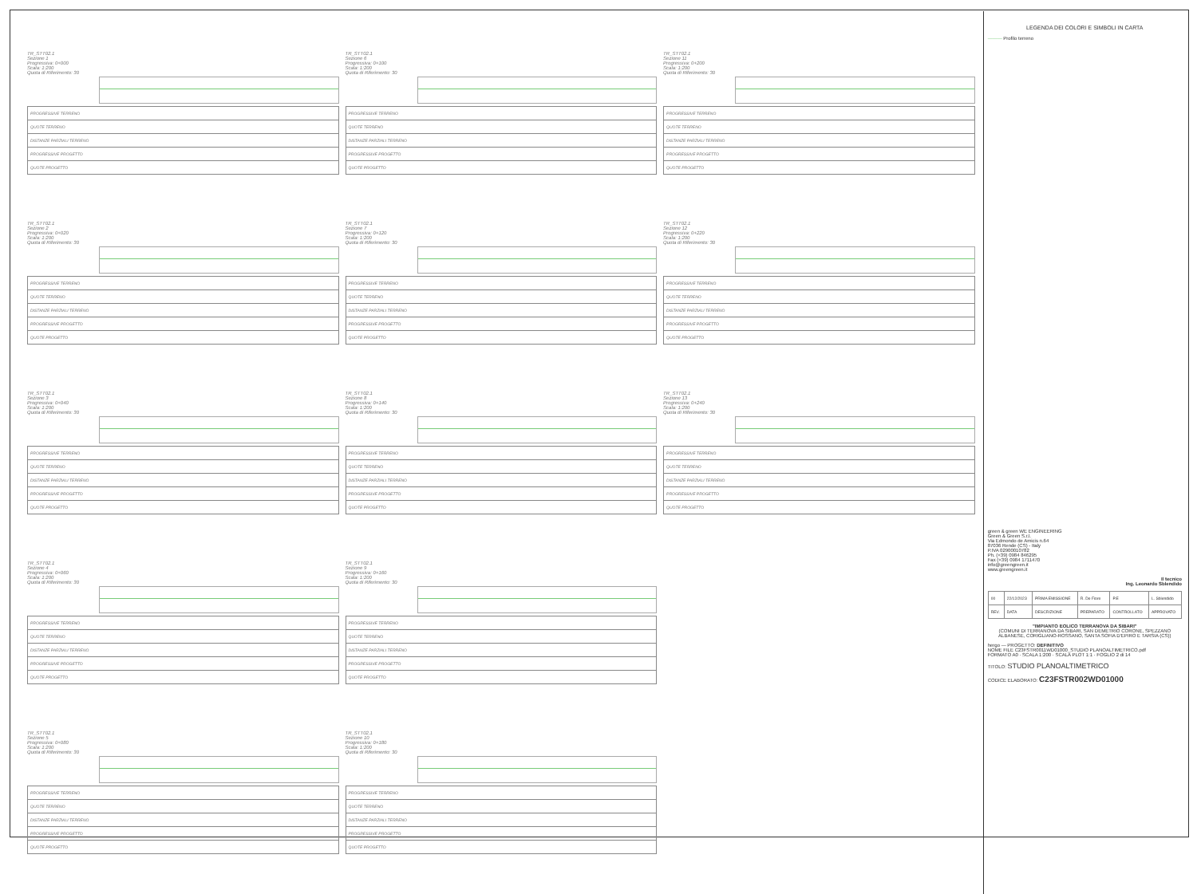TR_STT02.1
Sezione 1
Progressiva: 0+000
Scala: 1:200
Quota di Riferimento: 30
| PROGRESSIVE TERRENO |
| QUOTE TERRENO |
| DISTANZE PARZIALI TERRENO |
| PROGRESSIVE PROGETTO |
| QUOTE PROGETTO |
TR_STT02.1
Sezione 6
Progressiva: 0+100
Scala: 1:200
Quota di Riferimento: 30
| PROGRESSIVE TERRENO |
| QUOTE TERRENO |
| DISTANZE PARZIALI TERRENO |
| PROGRESSIVE PROGETTO |
| QUOTE PROGETTO |
TR_STT02.1
Sezione 11
Progressiva: 0+200
Scala: 1:200
Quota di Riferimento: 30
| PROGRESSIVE TERRENO |
| QUOTE TERRENO |
| DISTANZE PARZIALI TERRENO |
| PROGRESSIVE PROGETTO |
| QUOTE PROGETTO |
TR_STT02.1
Sezione 2
Progressiva: 0+020
Scala: 1:200
Quota di Riferimento: 30
| PROGRESSIVE TERRENO |
| QUOTE TERRENO |
| DISTANZE PARZIALI TERRENO |
| PROGRESSIVE PROGETTO |
| QUOTE PROGETTO |
TR_STT02.1
Sezione 7
Progressiva: 0+120
Scala: 1:200
Quota di Riferimento: 30
| PROGRESSIVE TERRENO |
| QUOTE TERRENO |
| DISTANZE PARZIALI TERRENO |
| PROGRESSIVE PROGETTO |
| QUOTE PROGETTO |
TR_STT02.1
Sezione 12
Progressiva: 0+220
Scala: 1:200
Quota di Riferimento: 30
| PROGRESSIVE TERRENO |
| QUOTE TERRENO |
| DISTANZE PARZIALI TERRENO |
| PROGRESSIVE PROGETTO |
| QUOTE PROGETTO |
TR_STT02.1
Sezione 3
Progressiva: 0+040
Scala: 1:200
Quota di Riferimento: 30
| PROGRESSIVE TERRENO |
| QUOTE TERRENO |
| DISTANZE PARZIALI TERRENO |
| PROGRESSIVE PROGETTO |
| QUOTE PROGETTO |
TR_STT02.1
Sezione 8
Progressiva: 0+140
Scala: 1:200
Quota di Riferimento: 30
| PROGRESSIVE TERRENO |
| QUOTE TERRENO |
| DISTANZE PARZIALI TERRENO |
| PROGRESSIVE PROGETTO |
| QUOTE PROGETTO |
TR_STT02.1
Sezione 13
Progressiva: 0+240
Scala: 1:200
Quota di Riferimento: 30
| PROGRESSIVE TERRENO |
| QUOTE TERRENO |
| DISTANZE PARZIALI TERRENO |
| PROGRESSIVE PROGETTO |
| QUOTE PROGETTO |
TR_STT02.1
Sezione 4
Progressiva: 0+060
Scala: 1:200
Quota di Riferimento: 30
| PROGRESSIVE TERRENO |
| QUOTE TERRENO |
| DISTANZE PARZIALI TERRENO |
| PROGRESSIVE PROGETTO |
| QUOTE PROGETTO |
TR_STT02.1
Sezione 9
Progressiva: 0+160
Scala: 1:200
Quota di Riferimento: 30
| PROGRESSIVE TERRENO |
| QUOTE TERRENO |
| DISTANZE PARZIALI TERRENO |
| PROGRESSIVE PROGETTO |
| QUOTE PROGETTO |
TR_STT02.1
Sezione 5
Progressiva: 0+080
Scala: 1:200
Quota di Riferimento: 30
| PROGRESSIVE TERRENO |
| QUOTE TERRENO |
| DISTANZE PARZIALI TERRENO |
| PROGRESSIVE PROGETTO |
| QUOTE PROGETTO |
TR_STT02.1
Sezione 10
Progressiva: 0+180
Scala: 1:200
Quota di Riferimento: 30
| PROGRESSIVE TERRENO |
| QUOTE TERRENO |
| DISTANZE PARZIALI TERRENO |
| PROGRESSIVE PROGETTO |
| QUOTE PROGETTO |
LEGENDA DEI COLORI E SIMBOLI IN CARTA
——— Profilo terreno
green & green WE ENGINEERING
Green & Green S.r.l.
Via Edmondo de Amicis n.64
87036 Rende (CS) - Italy
P.IVA 02900010782
Ph. (+39) 0984 846295
Fax (+39) 0984 1711470
info@greengreen.it
www.greengreen.it
Il tecnico
Ing. Leonardo Sblendido
| 00 | 22/12/2023 | PRIMA EMISSIONE | R. De Fiore | P.E | L. Sblendido |
| REV. | DATA | DESCRIZIONE | PREPARATO | CONTROLLATO | APPROVATO |
"IMPIANTO EOLICO TERRANOVA DA SIBARI"
(COMUNI DI TERRANOVA DA SIBARI, SAN DEMETRIO CORONE, SPEZZANO ALBANESE, CORIGLIANO-ROSSANO, SANTA SOFIA D'EPIRO E TARSIA (CS))
hergo — PROGETTO: DEFINITIVO
NOME FILE C23FSTR0011WD01000_STUDIO PLANOALTIMETRICO.pdf
FORMATO A0 · SCALA 1:200 · SCALA PLOT 1:1 · FOGLIO 2 di 14
TITOLO: STUDIO PLANOALTIMETRICO
CODICE ELABORATO: C23FSTR002WD01000